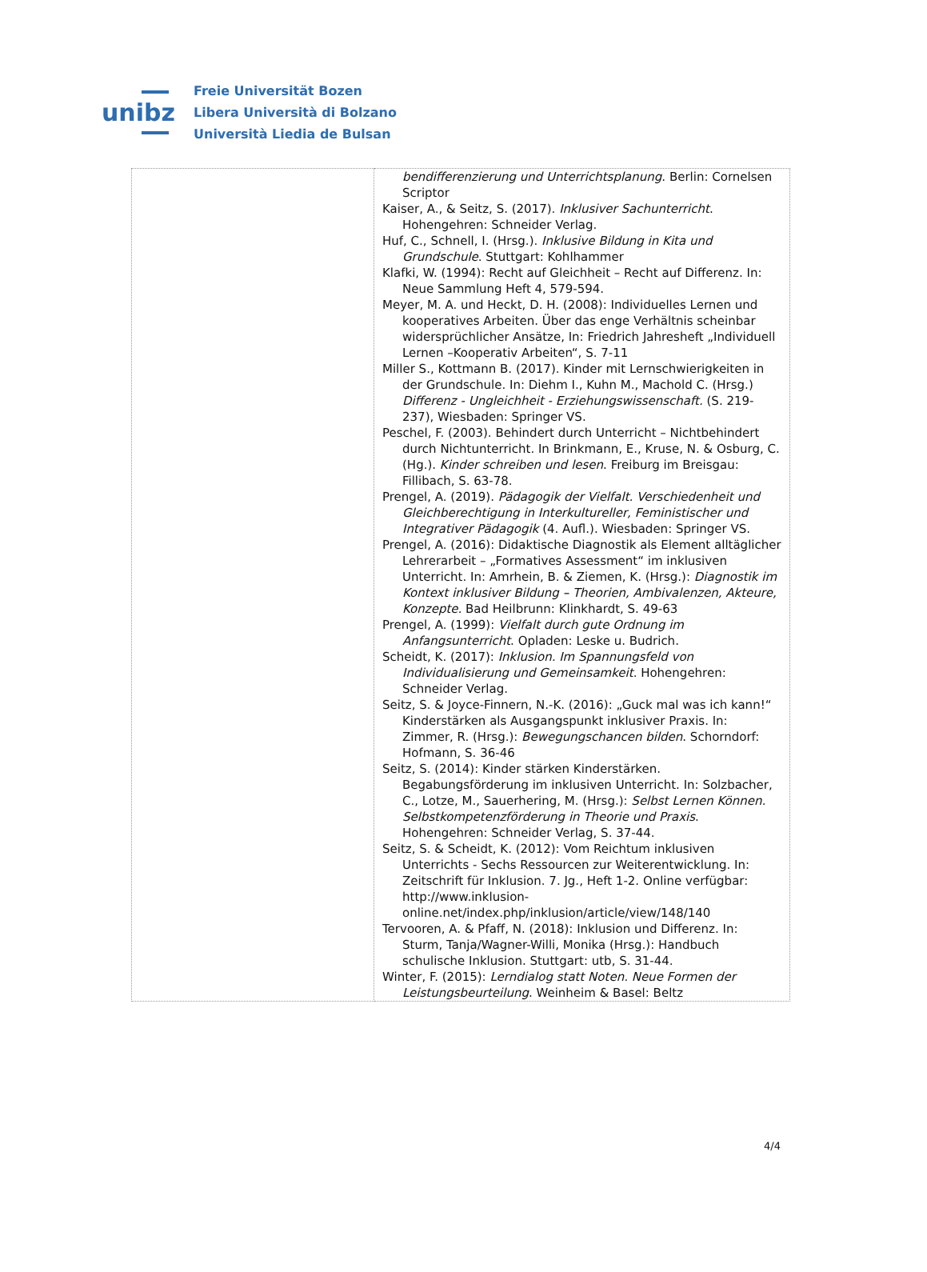unibz
Freie Universität Bozen
Libera Università di Bolzano
Università Liedia de Bulsan
| | bendifferenzierung und Unterrichtsplanung . Berlin: Cornelsen Scriptor Kaiser, A., & Seitz, S. (2017). Inklusiver Sachunterricht . Hohengehren: Schneider Verlag. Huf, C., Schnell, I. (Hrsg.). Inklusive Bildung in Kita und Grundschule . Stuttgart: Kohlhammer Klafki, W. (1994): Recht auf Gleichheit – Recht auf Differenz. In: Neue Sammlung Heft 4, 579-594. Meyer, M. A. und Heckt, D. H. (2008): Individuelles Lernen und kooperatives Arbeiten. Über das enge Verhältnis scheinbar widersprüchlicher Ansätze, In: Friedrich Jahresheft „Individuell Lernen –Kooperativ Arbeiten“, S. 7-11 Miller S., Kottmann B. (2017). Kinder mit Lernschwierigkeiten in der Grundschule. In: Diehm I., Kuhn M., Machold C. (Hrsg.) Differenz - Ungleichheit - Erziehungswissenschaft. (S. 219-237), Wiesbaden: Springer VS. Peschel, F. (2003). Behindert durch Unterricht – Nichtbehindert durch Nichtunterricht. In Brinkmann, E., Kruse, N. & Osburg, C. (Hg.). Kinder schreiben und lesen . Freiburg im Breisgau: Fillibach, S. 63-78. Prengel, A. (2019). Pädagogik der Vielfalt. Verschiedenheit und Gleichberechtigung in Interkultureller, Feministischer und Integrativer Pädagogik (4. Aufl.). Wiesbaden: Springer VS. Prengel, A. (2016): Didaktische Diagnostik als Element alltäglicher Lehrerarbeit – „Formatives Assessment“ im inklusiven Unterricht. In: Amrhein, B. & Ziemen, K. (Hrsg.): Diagnostik im Kontext inklusiver Bildung – Theorien, Ambivalenzen, Akteure, Konzepte. Bad Heilbrunn: Klinkhardt, S. 49-63 Prengel, A. (1999): Vielfalt durch gute Ordnung im Anfangsunterricht . Opladen: Leske u. Budrich. Scheidt, K. (2017): Inklusion. Im Spannungsfeld von Individualisierung und Gemeinsamkeit . Hohengehren: Schneider Verlag. Seitz, S. & Joyce-Finnern, N.-K. (2016): „Guck mal was ich kann!“ Kinderstärken als Ausgangspunkt inklusiver Praxis. In: Zimmer, R. (Hrsg.): Bewegungschancen bilden . Schorndorf: Hofmann, S. 36-46 Seitz, S. (2014): Kinder stärken Kinderstärken. Begabungsförderung im inklusiven Unterricht. In: Solzbacher, C., Lotze, M., Sauerhering, M. (Hrsg.): Selbst Lernen Können. Selbstkompetenzförderung in Theorie und Praxis . Hohengehren: Schneider Verlag, S. 37-44. Seitz, S. & Scheidt, K. (2012): Vom Reichtum inklusiven Unterrichts - Sechs Ressourcen zur Weiterentwicklung. In: Zeitschrift für Inklusion. 7. Jg., Heft 1-2. Online verfügbar: http://www.inklusion-online.net/index.php/inklusion/article/view/148/140 Tervooren, A. & Pfaff, N. (2018): Inklusion und Differenz. In: Sturm, Tanja/Wagner-Willi, Monika (Hrsg.): Handbuch schulische Inklusion. Stuttgart: utb, S. 31-44. Winter, F. (2015): Lerndialog statt Noten. Neue Formen der Leistungsbeurteilung . Weinheim & Basel: Beltz |
4/4